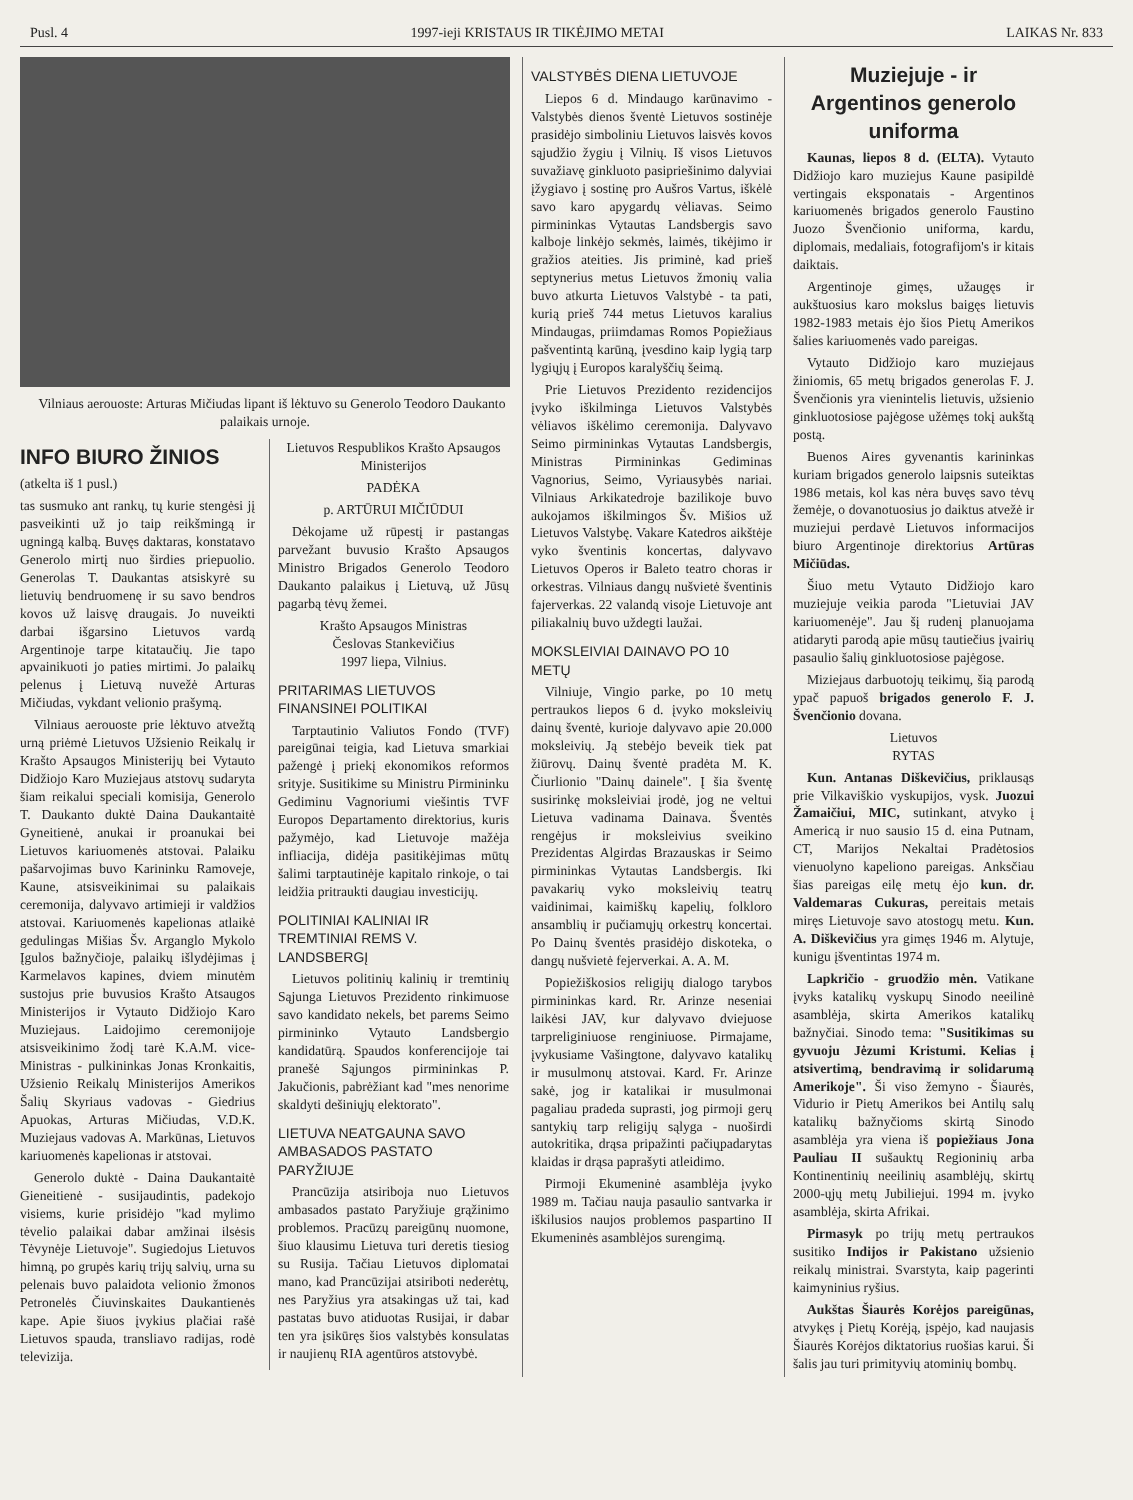Pusl. 4 1997-ieji KRISTAUS IR TIKĖJIMO METAI LAIKAS Nr. 833
Vilniaus aerouoste: Arturas Mičiudas lipant iš lėktuvo su Generolo Teodoro Daukanto palaikais urnoje.
INFO BIURO ŽINIOS
(atkelta iš 1 pusl.)
tas susmuko ant rankų, tų kurie stengėsi jį pasveikinti už jo taip reikšmingą ir ugningą kalbą. Buvęs daktaras, konstatavo Generolo mirtį nuo širdies priepuolio. Generolas T. Daukantas atsiskyrė su lietuvių bendruomenę ir su savo bendros kovos už laisvę draugais. Jo nuveikti darbai išgarsino Lietuvos vardą Argentinoje tarpe kitataučių. Jie tapo apvainikuoti jo paties mirtimi. Jo palaikų pelenus į Lietuvą nuvežė Arturas Mičiudas, vykdant velionio prašymą.
Vilniaus aerouoste prie lėktuvo atvežtą urną priėmė Lietuvos Užsienio Reikalų ir Krašto Apsaugos Ministerijų bei Vytauto Didžiojo Karo Muziejaus atstovų sudaryta šiam reikalui speciali komisija, Generolo T. Daukanto duktė Daina Daukantaitė Gyneitienė, anukai ir proanukai bei Lietuvos kariuomenės atstovai. Palaiku pašarvojimas buvo Karininku Ramoveje, Kaune, atsisveikinimai su palaikais ceremonija, dalyvavo artimieji ir valdžios atstovai. Kariuomenės kapelionas atlaikė gedulingas Mišias Šv. Arganglo Mykolo Įgulos bažnyčioje, palaikų išlydėjimas į Karmelavos kapines, dviem minutėm sustojus prie buvusios Krašto Atsaugos Ministerijos ir Vytauto Didžiojo Karo Muziejaus. Laidojimo ceremonijoje atsisveikinimo žodį tarė K.A.M. vice-Ministras - pulkininkas Jonas Kronkaitis, Užsienio Reikalų Ministerijos Amerikos Šalių Skyriaus vadovas - Giedrius Apuokas, Arturas Mičiudas, V.D.K. Muziejaus vadovas A. Markūnas, Lietuvos kariuomenės kapelionas ir atstovai.
Generolo duktė - Daina Daukantaitė Gieneitienė - susijaudintis, padekojo visiems, kurie prisidėjo "kad mylimo tėvelio palaikai dabar amžinai ilsėsis Tėvynėje Lietuvoje". Sugiedojus Lietuvos himną, po grupės karių trijų salvių, urna su pelenais buvo palaidota velionio žmonos Petronelės Čiuvinskaites Daukantienės kape. Apie šiuos įvykius plačiai rašė Lietuvos spauda, transliavo radijas, rodė televizija.
Lietuvos Respublikos Krašto Apsaugos Ministerijos
PADĖKA
p. ARTŪRUI MIČIŪDUI
Dėkojame už rūpestį ir pastangas parvežant buvusio Krašto Apsaugos Ministro Brigados Generolo Teodoro Daukanto palaikus į Lietuvą, už Jūsų pagarbą tėvų žemei.
Krašto Apsaugos Ministras
Česlovas Stankevičius
1997 liepa, Vilnius.
PRITARIMAS LIETUVOS FINANSINEI POLITIKAI
Tarptautinio Valiutos Fondo (TVF) pareigūnai teigia, kad Lietuva smarkiai pažengė į priekį ekonomikos reformos srityje. Susitikime su Ministru Pirmininku Gediminu Vagnoriumi viešintis TVF Europos Departamento direktorius, kuris pažymėjo, kad Lietuvoje mažėja infliacija, didėja pasitikėjimas mūtų šalimi tarptautinėje kapitalo rinkoje, o tai leidžia pritraukti daugiau investicijų.
POLITINIAI KALINIAI IR TREMTINIAI REMS V. LANDSBERGĮ
Lietuvos politinių kalinių ir tremtinių Sąjunga Lietuvos Prezidento rinkimuose savo kandidato nekels, bet parems Seimo pirmininko Vytauto Landsbergio kandidatūrą. Spaudos konferencijoje tai pranešė Sąjungos pirmininkas P. Jakučionis, pabrėžiant kad "mes nenorime skaldyti dešiniųjų elektorato".
LIETUVA NEATGAUNA SAVO AMBASADOS PASTATO PARYŽIUJE
Prancūzija atsiriboja nuo Lietuvos ambasados pastato Paryžiuje grąžinimo problemos. Pracūzų pareigūnų nuomone, šiuo klausimu Lietuva turi deretis tiesiog su Rusija. Tačiau Lietuvos diplomatai mano, kad Prancūzijai atsiriboti nederėtų, nes Paryžius yra atsakingas už tai, kad pastatas buvo atiduotas Rusijai, ir dabar ten yra įsikūręs šios valstybės konsulatas ir naujienų RIA agentūros atstovybė.
VALSTYBĖS DIENA LIETUVOJE
Liepos 6 d. Mindaugo karūnavimo - Valstybės dienos šventė Lietuvos sostinėje prasidėjo simboliniu Lietuvos laisvės kovos sąjudžio žygiu į Vilnių. Iš visos Lietuvos suvažiavę ginkluoto pasipriešinimo dalyviai įžygiavo į sostinę pro Aušros Vartus, iškėlė savo karo apygardų vėliavas. Seimo pirmininkas Vytautas Landsbergis savo kalboje linkėjo sekmės, laimės, tikėjimo ir gražios ateities. Jis priminė, kad prieš septynerius metus Lietuvos žmonių valia buvo atkurta Lietuvos Valstybė - ta pati, kurią prieš 744 metus Lietuvos karalius Mindaugas, priimdamas Romos Popiežiaus pašventintą karūną, įvesdino kaip lygią tarp lygiųjų į Europos karalyščių šeimą.
Prie Lietuvos Prezidento rezidencijos įvyko iškilminga Lietuvos Valstybės vėliavos iškėlimo ceremonija. Dalyvavo Seimo pirmininkas Vytautas Landsbergis, Ministras Pirmininkas Gediminas Vagnorius, Seimo, Vyriausybės nariai. Vilniaus Arkikatedroje bazilikoje buvo aukojamos iškilmingos Šv. Mišios už Lietuvos Valstybę. Vakare Katedros aikštėje vyko šventinis koncertas, dalyvavo Lietuvos Operos ir Baleto teatro choras ir orkestras. Vilniaus dangų nušvietė šventinis fajerverkas. 22 valandą visoje Lietuvoje ant piliakalnių buvo uždegti laužai.
MOKSLEIVIAI DAINAVO PO 10 METŲ
Vilniuje, Vingio parke, po 10 metų pertraukos liepos 6 d. įvyko moksleivių dainų šventė, kurioje dalyvavo apie 20.000 moksleivių. Ją stebėjo beveik tiek pat žiūrovų. Dainų šventė pradėta M. K. Čiurlionio "Dainų dainele". Į šia šventę susirinkę moksleiviai įrodė, jog ne veltui Lietuva vadinama Dainava. Šventės rengėjus ir moksleivius sveikino Prezidentas Algirdas Brazauskas ir Seimo pirmininkas Vytautas Landsbergis. Iki pavakarių vyko moksleivių teatrų vaidinimai, kaimiškų kapelių, folkloro ansamblių ir pučiamųjų orkestrų koncertai. Po Dainų šventės prasidėjo diskoteka, o dangų nušvietė fejerverkai. A. A. M.
Popiežiškosios religijų dialogo tarybos pirmininkas kard. Rr. Arinze neseniai laikėsi JAV, kur dalyvavo dviejuose tarpreliginiuose renginiuose. Pirmajame, įvykusiame Vašingtone, dalyvavo katalikų ir musulmonų atstovai. Kard. Fr. Arinze sakė, jog ir katalikai ir musulmonai pagaliau pradeda suprasti, jog pirmoji gerų santykių tarp religijų sąlyga - nuoširdi autokritika, drąsa pripažinti pačiųpadarytas klaidas ir drąsa paprašyti atleidimo.
Pirmoji Ekumeninė asamblėja įvyko 1989 m. Tačiau nauja pasaulio santvarka ir iškilusios naujos problemos paspartino II Ekumeninės asamblėjos surengimą.
Muziejuje - ir Argentinos generolo uniforma
Kaunas, liepos 8 d. (ELTA). Vytauto Didžiojo karo muziejus Kaune pasipildė vertingais eksponatais - Argentinos kariuomenės brigados generolo Faustino Juozo Švenčionio uniforma, kardu, diplomais, medaliais, fotografijom's ir kitais daiktais.
Argentinoje gimęs, užaugęs ir aukštuosius karo mokslus baigęs lietuvis 1982-1983 metais ėjo šios Pietų Amerikos šalies kariuomenės vado pareigas.
Vytauto Didžiojo karo muziejaus žiniomis, 65 metų brigados generolas F. J. Švenčionis yra vienintelis lietuvis, užsienio ginkluotosiose pajėgose užėmęs tokį aukštą postą.
Buenos Aires gyvenantis karininkas kuriam brigados generolo laipsnis suteiktas 1986 metais, kol kas nėra buvęs savo tėvų žemėje, o dovanotuosius jo daiktus atvežė ir muziejui perdavė Lietuvos informacijos biuro Argentinoje direktorius Artūras Mičiūdas.
Šiuo metu Vytauto Didžiojo karo muziejuje veikia paroda "Lietuviai JAV kariuomenėje". Jau šį rudenį planuojama atidaryti parodą apie mūsų tautiečius įvairių pasaulio šalių ginkluotosiose pajėgose.
Miziejaus darbuotojų teikimų, šią parodą ypač papuoš brigados generolo F. J. Švenčionio dovana.
Lietuvos
RYTAS
Kun. Antanas Diškevičius, priklausąs prie Vilkaviškio vyskupijos, vysk. Juozui Žamaičiui, MIC, sutinkant, atvyko į Americą ir nuo sausio 15 d. eina Putnam, CT, Marijos Nekaltai Pradėtosios vienuolyno kapeliono pareigas. Anksčiau šias pareigas eilę metų ėjo kun. dr. Valdemaras Cukuras, pereitais metais miręs Lietuvoje savo atostogų metu. Kun. A. Diškevičius yra gimęs 1946 m. Alytuje, kunigu įšventintas 1974 m.
Lapkričio - gruodžio mėn. Vatikane įvyks katalikų vyskupų Sinodo neeilinė asamblėja, skirta Amerikos katalikų bažnyčiai. Sinodo tema: "Susitikimas su gyvuoju Jėzumi Kristumi. Kelias į atsivertimą, bendravimą ir solidarumą Amerikoje". Ši viso žemyno - Šiaurės, Vidurio ir Pietų Amerikos bei Antilų salų katalikų bažnyčioms skirtą Sinodo asamblėja yra viena iš popiežiaus Jona Pauliau II sušauktų Regioninių arba Kontinentinių neeilinių asamblėjų, skirtų 2000-ųjų metų Jubiliejui. 1994 m. įvyko asamblėja, skirta Afrikai.
Pirmasyk po trijų metų pertraukos susitiko Indijos ir Pakistano užsienio reikalų ministrai. Svarstyta, kaip pagerinti kaimyninius ryšius.
Aukštas Šiaurės Korėjos pareigūnas, atvykęs į Pietų Korėją, įspėjo, kad naujasis Šiaurės Korėjos diktatorius ruošias karui. Ši šalis jau turi primityvių atominių bombų.